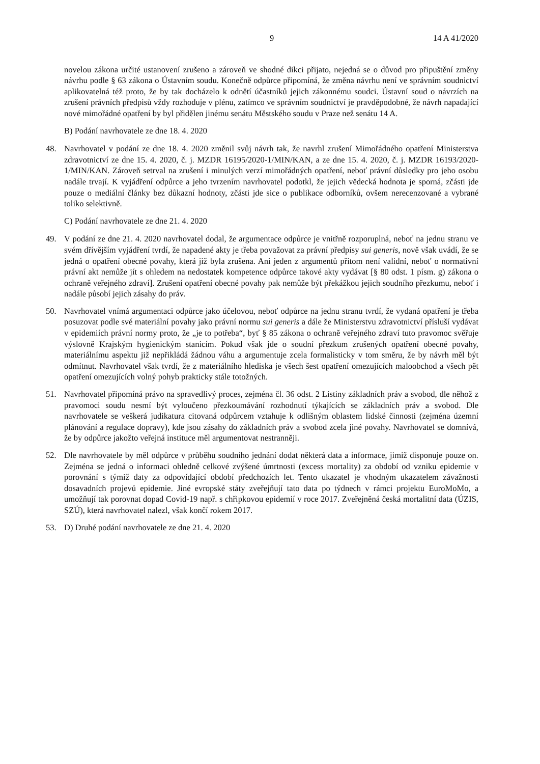9 14 A 41/2020
novelou zákona určité ustanovení zrušeno a zároveň ve shodné dikci přijato, nejedná se o důvod pro připuštění změny návrhu podle § 63 zákona o Ústavním soudu. Konečně odpůrce připomíná, že změna návrhu není ve správním soudnictví aplikovatelná též proto, že by tak docházelo k odnětí účastníků jejich zákonnému soudci. Ústavní soud o návrzích na zrušení právních předpisů vždy rozhoduje v plénu, zatímco ve správním soudnictví je pravděpodobné, že návrh napadající nové mimořádné opatření by byl přidělen jinému senátu Městského soudu v Praze než senátu 14 A.
B) Podání navrhovatele ze dne 18. 4. 2020
48. Navrhovatel v podání ze dne 18. 4. 2020 změnil svůj návrh tak, že navrhl zrušení Mimořádného opatření Ministerstva zdravotnictví ze dne 15. 4. 2020, č. j. MZDR 16195/2020-1/MIN/KAN, a ze dne 15. 4. 2020, č. j. MZDR 16193/2020-1/MIN/KAN. Zároveň setrval na zrušení i minulých verzí mimořádných opatření, neboť právní důsledky pro jeho osobu nadále trvají. K vyjádření odpůrce a jeho tvrzením navrhovatel podotkl, že jejich vědecká hodnota je sporná, zčásti jde pouze o mediální články bez důkazní hodnoty, zčásti jde sice o publikace odborníků, ovšem nerecenzované a vybrané toliko selektivně.
C) Podání navrhovatele ze dne 21. 4. 2020
49. V podání ze dne 21. 4. 2020 navrhovatel dodal, že argumentace odpůrce je vnitřně rozporuplná, neboť na jednu stranu ve svém dřívějším vyjádření tvrdí, že napadené akty je třeba považovat za právní předpisy sui generis, nově však uvádí, že se jedná o opatření obecné povahy, která již byla zrušena. Ani jeden z argumentů přitom není validní, neboť o normativní právní akt nemůže jít s ohledem na nedostatek kompetence odpůrce takové akty vydávat [§ 80 odst. 1 písm. g) zákona o ochraně veřejného zdraví]. Zrušení opatření obecné povahy pak nemůže být překážkou jejich soudního přezkumu, neboť i nadále působí jejich zásahy do práv.
50. Navrhovatel vnímá argumentaci odpůrce jako účelovou, neboť odpůrce na jednu stranu tvrdí, že vydaná opatření je třeba posuzovat podle své materiální povahy jako právní normu sui generis a dále že Ministerstvu zdravotnictví přísluší vydávat v epidemiích právní normy proto, že „je to potřeba“, byť § 85 zákona o ochraně veřejného zdraví tuto pravomoc svěřuje výslovně Krajským hygienickým stanicím. Pokud však jde o soudní přezkum zrušených opatření obecné povahy, materiálnímu aspektu již nepřikládá žádnou váhu a argumentuje zcela formalisticky v tom směru, že by návrh měl být odmítnut. Navrhovatel však tvrdí, že z materiálního hlediska je všech šest opatření omezujících maloobchod a všech pět opatření omezujících volný pohyb prakticky stále totožných.
51. Navrhovatel připomíná právo na spravedlivý proces, zejména čl. 36 odst. 2 Listiny základních práv a svobod, dle něhož z pravomoci soudu nesmí být vyloučeno přezkoumávání rozhodnutí týkajících se základních práv a svobod. Dle navrhovatele se veškerá judikatura citovaná odpůrcem vztahuje k odlišným oblastem lidské činnosti (zejména územní plánování a regulace dopravy), kde jsou zásahy do základních práv a svobod zcela jiné povahy. Navrhovatel se domnívá, že by odpůrce jakožto veřejná instituce měl argumentovat nestranněji.
52. Dle navrhovatele by měl odpůrce v průběhu soudního jednání dodat některá data a informace, jimiž disponuje pouze on. Zejména se jedná o informaci ohledně celkové zvýšené úmrtnosti (excess mortality) za období od vzniku epidemie v porovnání s týmiž daty za odpovídající období předchozích let. Tento ukazatel je vhodným ukazatelem závažnosti dosavadních projevů epidemie. Jiné evropské státy zveřejňují tato data po týdnech v rámci projektu EuroMoMo, a umožňují tak porovnat dopad Covid-19 např. s chřipkovou epidemií v roce 2017. Zveřejněná česká mortalitní data (ÚZIS, SZÚ), která navrhovatel nalezl, však končí rokem 2017.
53. D) Druhé podání navrhovatele ze dne 21. 4. 2020